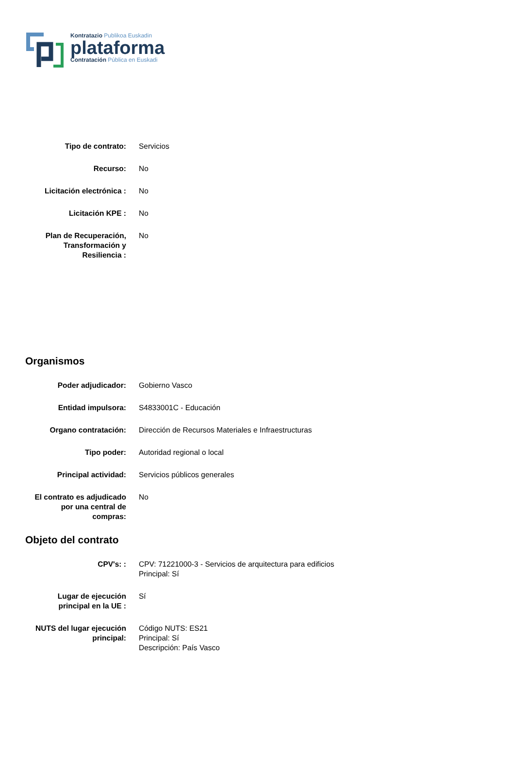Kontratazio Publikoa Euskadin
plataforma
Contratación Pública en Euskadi
| Tipo de contrato: | Servicios |
| Recurso: | No |
| Licitación electrónica : | No |
| Licitación KPE : | No |
| Plan de Recuperación, Transformación y Resiliencia : | No |
Organismos
| Poder adjudicador: | Gobierno Vasco |
| Entidad impulsora: | S4833001C - Educación |
| Organo contratación: | Dirección de Recursos Materiales e Infraestructuras |
| Tipo poder: | Autoridad regional o local |
| Principal actividad: | Servicios públicos generales |
| El contrato es adjudicado por una central de compras: | No |
Objeto del contrato
| CPV's: : | CPV: 71221000-3 - Servicios de arquitectura para edificios Principal: Sí |
| Lugar de ejecución principal en la UE : | Sí |
| NUTS del lugar ejecución principal: | Código NUTS: ES21 Principal: Sí Descripción: País Vasco |